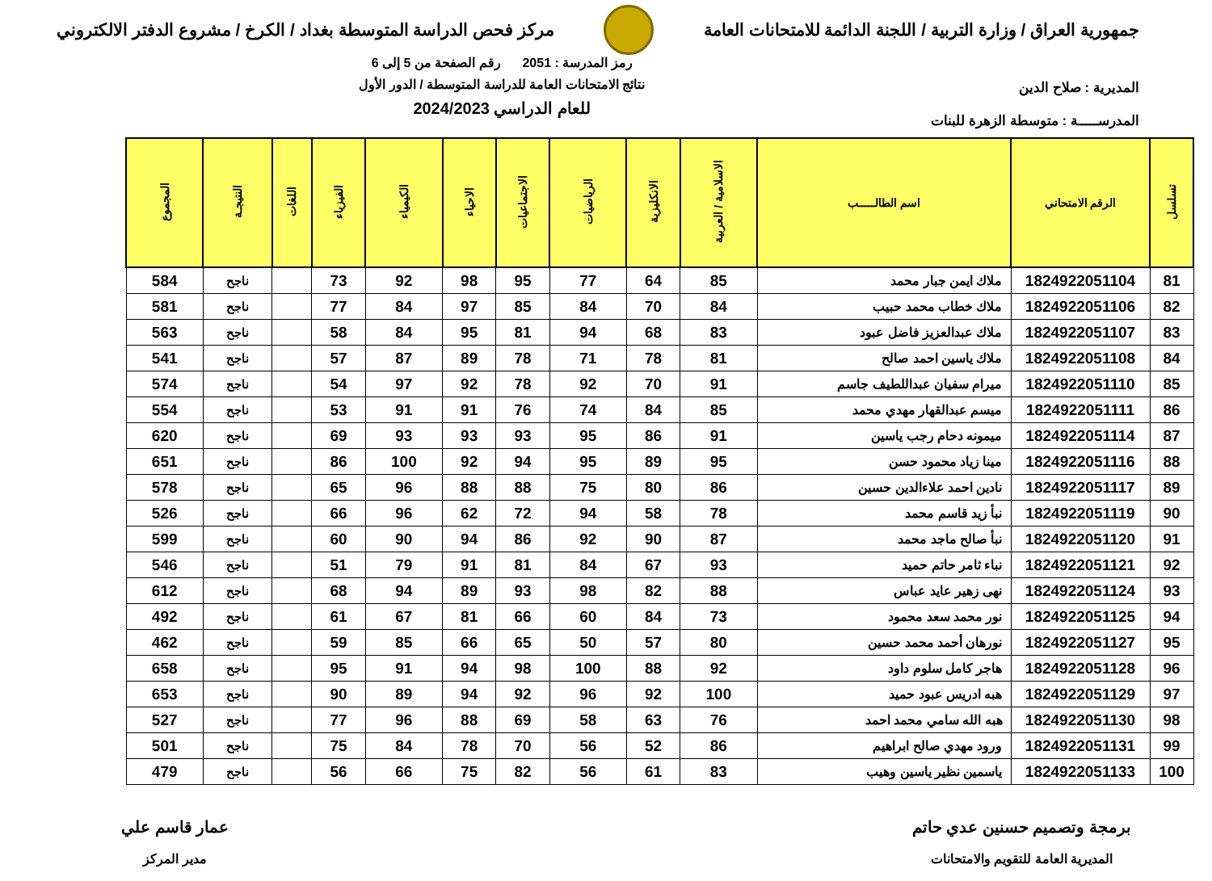جمهورية العراق / وزارة التربية / اللجنة الدائمة للامتحانات العامة
مركز فحص الدراسة المتوسطة بغداد / الكرخ / مشروع الدفتر الالكتروني
المديرية : صلاح الدين
المدرســـــة : متوسطة الزهرة للبنات
رمز المدرسة : 2051 رقم الصفحة من 5 إلى 6
نتائج الامتحانات العامة للدراسة المتوسطة / الدور الأول
للعام الدراسي 2024/2023
| تسلسل | الرقم الامتحاني | اسم الطالـــــب | الاسلامية / العربية | الانكليزية | الرياضيات | الاجتماعيات | الاحياء | الكيمياء | الفيزياء | اللغات | النتيجـة | المجموع |
| --- | --- | --- | --- | --- | --- | --- | --- | --- | --- | --- | --- | --- |
| 81 | 1824922051104 | ملاك ايمن جبار محمد | 85 | 64 | 77 | 95 | 98 | 92 | 73 | | ناجح | 584 |
| 82 | 1824922051106 | ملاك خطاب محمد حبيب | 84 | 70 | 84 | 85 | 97 | 84 | 77 | | ناجح | 581 |
| 83 | 1824922051107 | ملاك عبدالعزيز فاضل عبود | 83 | 68 | 94 | 81 | 95 | 84 | 58 | | ناجح | 563 |
| 84 | 1824922051108 | ملاك ياسين احمد صالح | 81 | 78 | 71 | 78 | 89 | 87 | 57 | | ناجح | 541 |
| 85 | 1824922051110 | ميرام سفيان عبداللطيف جاسم | 91 | 70 | 92 | 78 | 92 | 97 | 54 | | ناجح | 574 |
| 86 | 1824922051111 | ميسم عبدالقهار مهدي محمد | 85 | 84 | 74 | 76 | 91 | 91 | 53 | | ناجح | 554 |
| 87 | 1824922051114 | ميمونه دحام رجب ياسين | 91 | 86 | 95 | 93 | 93 | 93 | 69 | | ناجح | 620 |
| 88 | 1824922051116 | مينا زياد محمود حسن | 95 | 89 | 95 | 94 | 92 | 100 | 86 | | ناجح | 651 |
| 89 | 1824922051117 | نادين احمد علاءالدين حسين | 86 | 80 | 75 | 88 | 88 | 96 | 65 | | ناجح | 578 |
| 90 | 1824922051119 | نبأ زيد قاسم محمد | 78 | 58 | 94 | 72 | 62 | 96 | 66 | | ناجح | 526 |
| 91 | 1824922051120 | نبأ صالح ماجد محمد | 87 | 90 | 92 | 86 | 94 | 90 | 60 | | ناجح | 599 |
| 92 | 1824922051121 | نباء ثامر حاتم حميد | 93 | 67 | 84 | 81 | 91 | 79 | 51 | | ناجح | 546 |
| 93 | 1824922051124 | نهى زهير عايد عباس | 88 | 82 | 98 | 93 | 89 | 94 | 68 | | ناجح | 612 |
| 94 | 1824922051125 | نور محمد سعد محمود | 73 | 84 | 60 | 66 | 81 | 67 | 61 | | ناجح | 492 |
| 95 | 1824922051127 | نورهان أحمد محمد حسين | 80 | 57 | 50 | 65 | 66 | 85 | 59 | | ناجح | 462 |
| 96 | 1824922051128 | هاجر كامل سلوم داود | 92 | 88 | 100 | 98 | 94 | 91 | 95 | | ناجح | 658 |
| 97 | 1824922051129 | هبه ادريس عبود حميد | 100 | 92 | 96 | 92 | 94 | 89 | 90 | | ناجح | 653 |
| 98 | 1824922051130 | هبه الله سامي محمد احمد | 76 | 63 | 58 | 69 | 88 | 96 | 77 | | ناجح | 527 |
| 99 | 1824922051131 | ورود مهدي صالح ابراهيم | 86 | 52 | 56 | 70 | 78 | 84 | 75 | | ناجح | 501 |
| 100 | 1824922051133 | ياسمين نظير ياسين وهيب | 83 | 61 | 56 | 82 | 75 | 66 | 56 | | ناجح | 479 |
برمجة وتصميم حسنين عدي حاتم
المديرية العامة للتقويم والامتحانات
عمار قاسم علي
مدير المركز